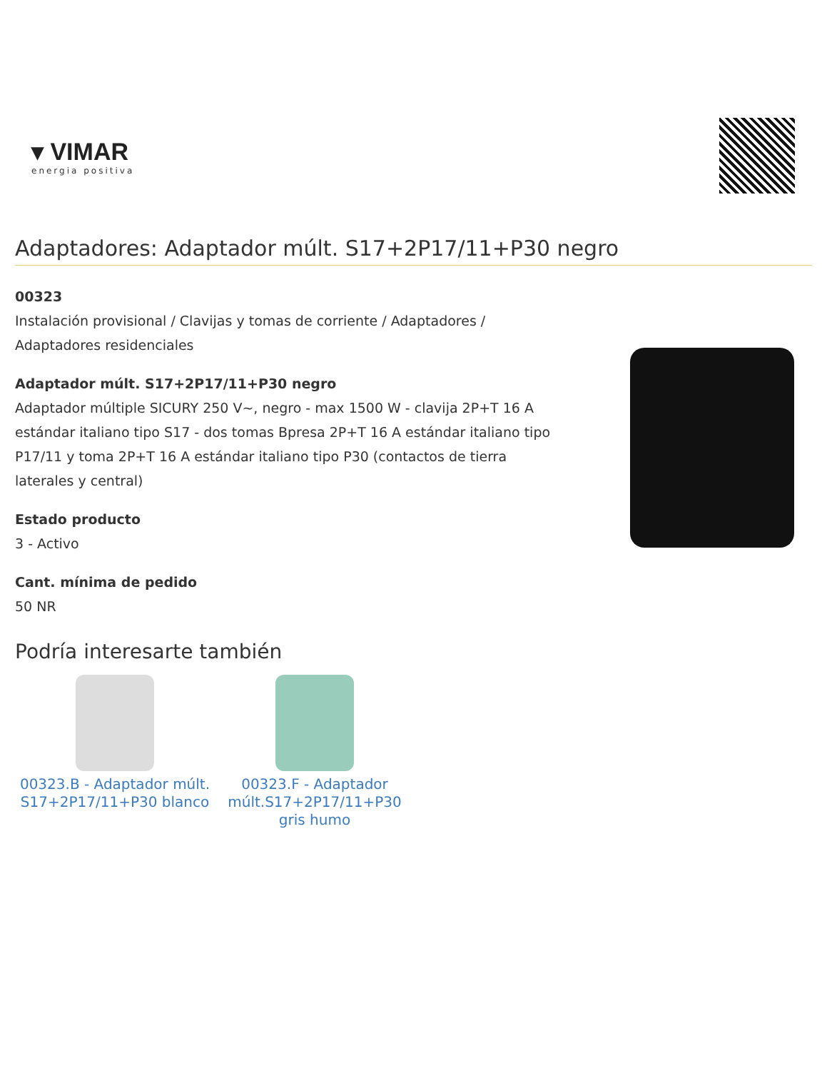▾ VIMAR
energia positiva
Adaptadores: Adaptador múlt. S17+2P17/11+P30 negro
00323
Instalación provisional / Clavijas y tomas de corriente / Adaptadores / Adaptadores residenciales
Adaptador múlt. S17+2P17/11+P30 negro
Adaptador múltiple SICURY 250 V~, negro - max 1500 W - clavija 2P+T 16 A estándar italiano tipo S17 - dos tomas Bpresa 2P+T 16 A estándar italiano tipo P17/11 y toma 2P+T 16 A estándar italiano tipo P30 (contactos de tierra laterales y central)
Estado producto
3 - Activo
Cant. mínima de pedido
50 NR
Podría interesarte también
00323.B - Adaptador múlt. S17+2P17/11+P30 blanco
00323.F - Adaptador múlt.S17+2P17/11+P30 gris humo